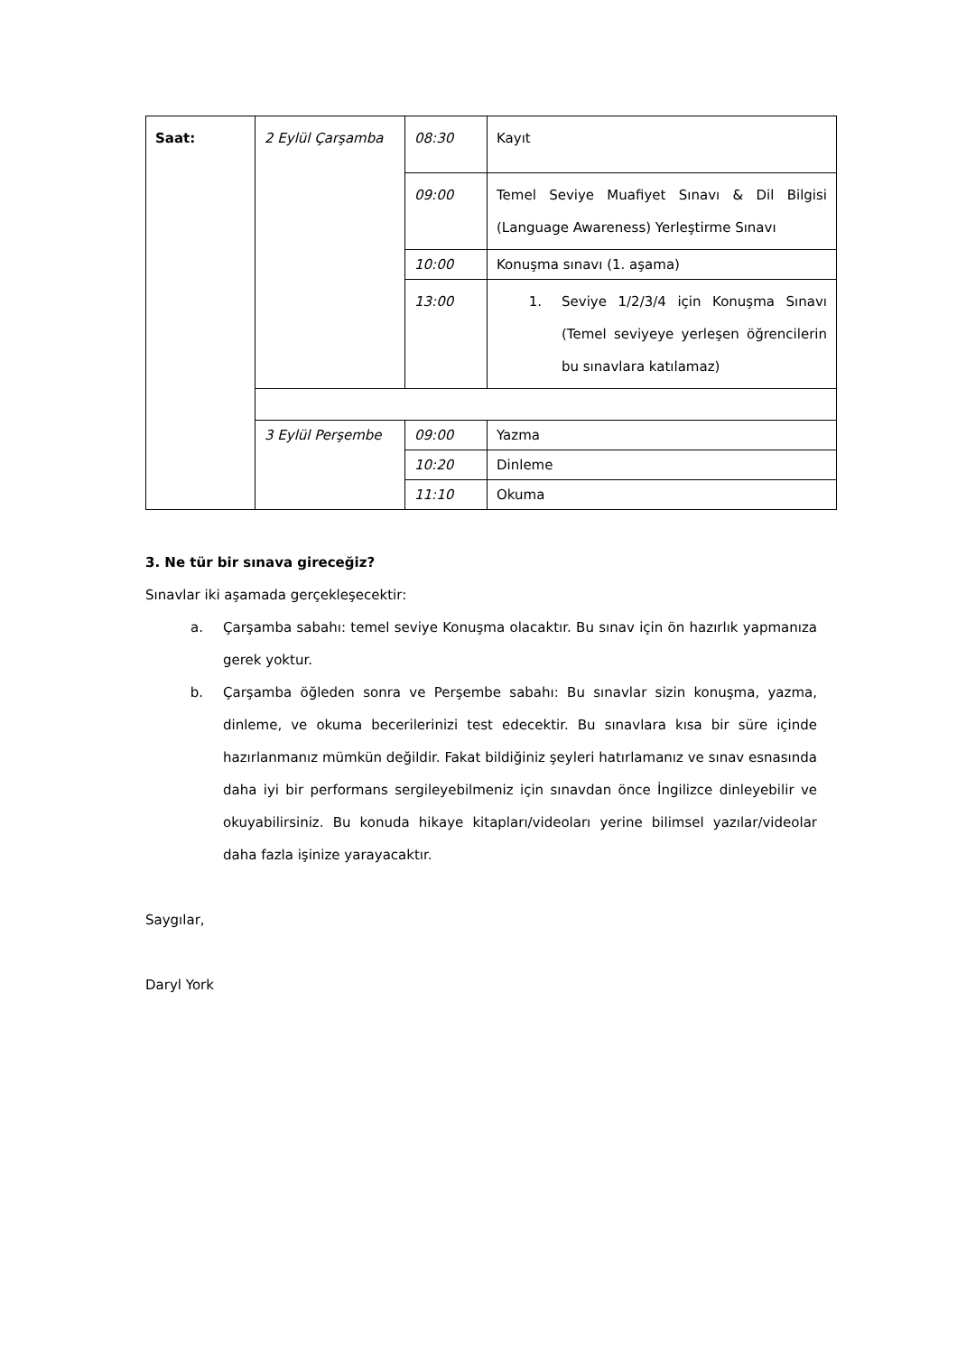| Saat: | 2 Eylül Çarşamba | 08:30 | Kayıt |
| | | 09:00 | Temel Seviye Muafiyet Sınavı & Dil Bilgisi (Language Awareness) Yerleştirme Sınavı |
| | | 10:00 | Konuşma sınavı (1. aşama) |
| | | 13:00 | 1. Seviye 1/2/3/4 için Konuşma Sınavı (Temel seviyeye yerleşen öğrencilerin bu sınavlara katılamaz) |
| | 3 Eylül Perşembe | 09:00 | Yazma |
| | | 10:20 | Dinleme |
| | | 11:10 | Okuma |
3. Ne tür bir sınava gireceğiz?
Sınavlar iki aşamada gerçekleşecektir:
a. Çarşamba sabahı: temel seviye Konuşma olacaktır. Bu sınav için ön hazırlık yapmanıza gerek yoktur.
b. Çarşamba öğleden sonra ve Perşembe sabahı: Bu sınavlar sizin konuşma, yazma, dinleme, ve okuma becerilerinizi test edecektir. Bu sınavlara kısa bir süre içinde hazırlanmanız mümkün değildir. Fakat bildiğiniz şeyleri hatırlamanız ve sınav esnasında daha iyi bir performans sergileyebilmeniz için sınavdan önce İngilizce dinleyebilir ve okuyabilirsiniz. Bu konuda hikaye kitapları/videoları yerine bilimsel yazılar/videolar daha fazla işinize yarayacaktır.
Saygılar,
Daryl York